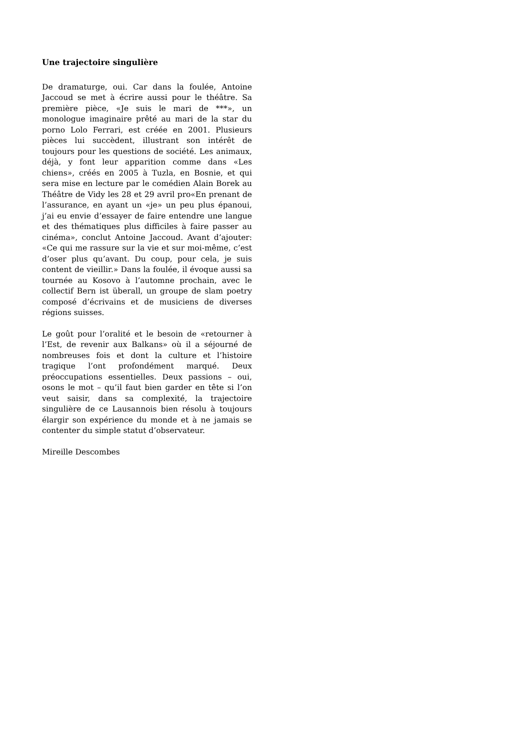Une trajectoire singulière
De dramaturge, oui. Car dans la foulée, Antoine Jaccoud se met à écrire aussi pour le théâtre. Sa première pièce, «Je suis le mari de ***», un monologue imaginaire prêté au mari de la star du porno Lolo Ferrari, est créée en 2001. Plusieurs pièces lui succèdent, illustrant son intérêt de toujours pour les questions de société. Les animaux, déjà, y font leur apparition comme dans «Les chiens», créés en 2005 à Tuzla, en Bosnie, et qui sera mise en lecture par le comédien Alain Borek au Théâtre de Vidy les 28 et 29 avril pro«En prenant de l’assurance, en ayant un «je» un peu plus épanoui, j’ai eu envie d’essayer de faire entendre une langue et des thématiques plus difficiles à faire passer au cinéma», conclut Antoine Jaccoud. Avant d’ajouter: «Ce qui me rassure sur la vie et sur moi-même, c’est d’oser plus qu’avant. Du coup, pour cela, je suis content de vieillir.» Dans la foulée, il évoque aussi sa tournée au Kosovo à l’automne prochain, avec le collectif Bern ist überall, un groupe de slam poetry composé d’écrivains et de musiciens de diverses régions suisses.
Le goût pour l’oralité et le besoin de «retourner à l’Est, de revenir aux Balkans» où il a séjourné de nombreuses fois et dont la culture et l’histoire tragique l’ont profondément marqué. Deux préoccupations essentielles. Deux passions – oui, osons le mot – qu’il faut bien garder en tête si l’on veut saisir, dans sa complexité, la trajectoire singulière de ce Lausannois bien résolu à toujours élargir son expérience du monde et à ne jamais se contenter du simple statut d’observateur.
Mireille Descombes